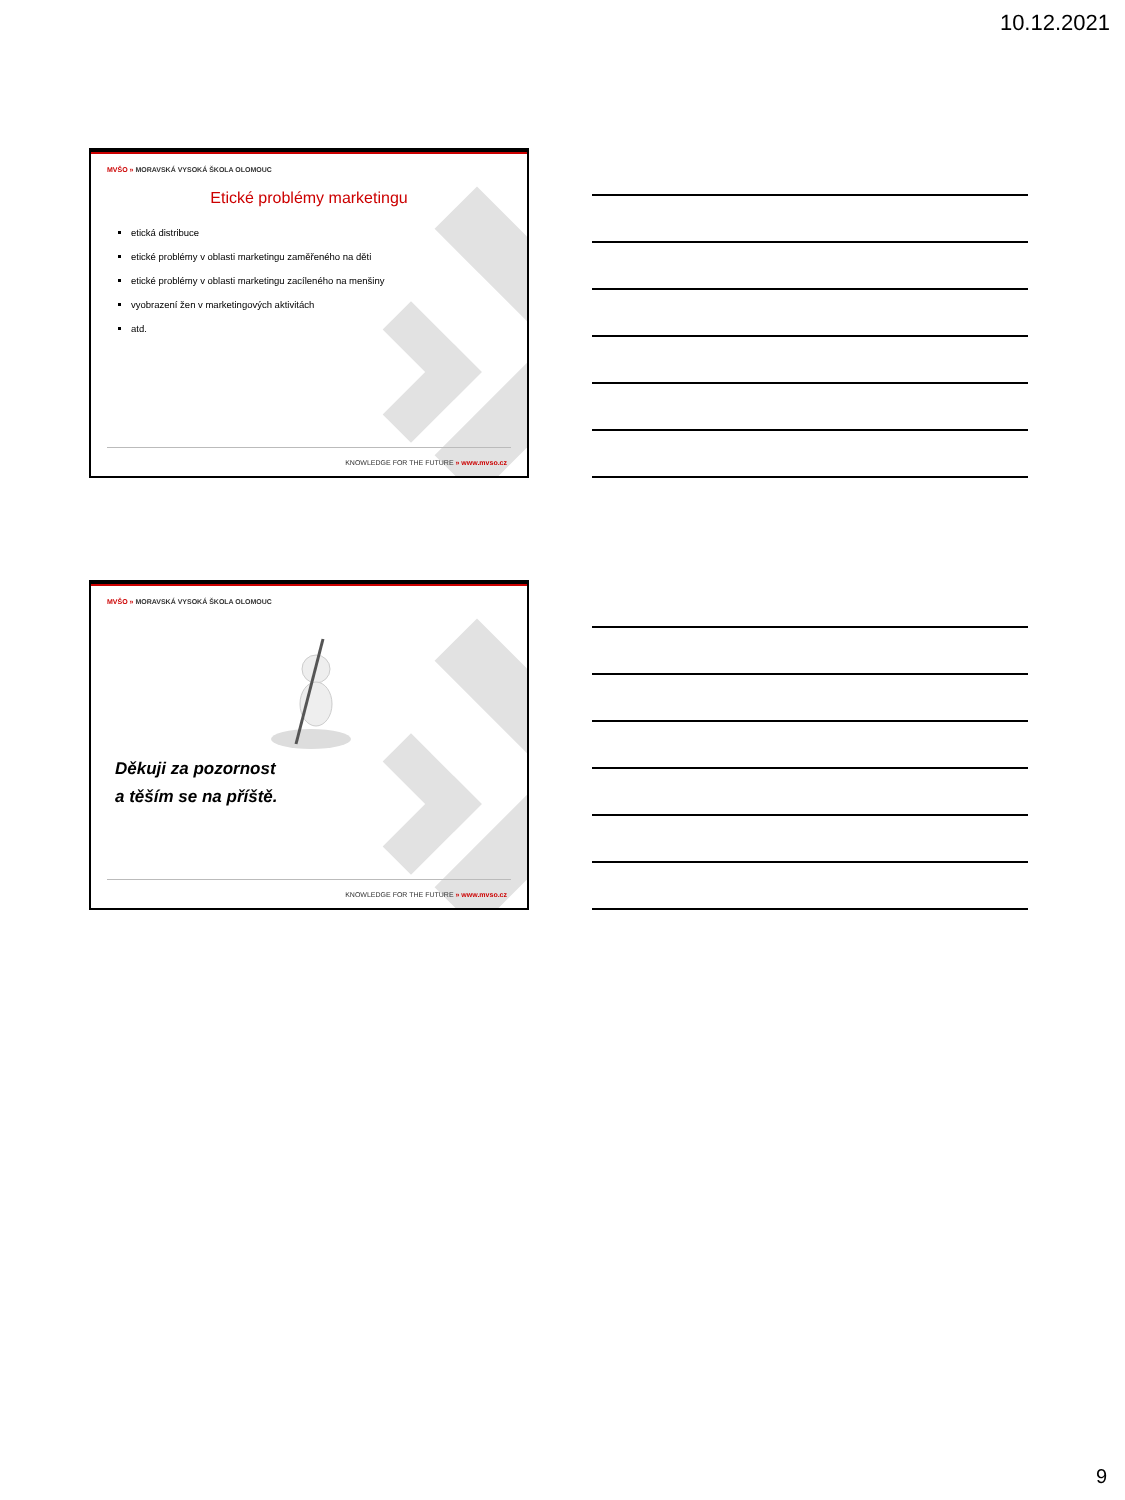10.12.2021
MVŠO » MORAVSKÁ VYSOKÁ ŠKOLA OLOMOUC
Etické problémy marketingu
etická distribuce
etické problémy v oblasti marketingu zaměřeného na děti
etické problémy v oblasti marketingu zacíleného na menšiny
vyobrazení žen v marketingových aktivitách
atd.
KNOWLEDGE FOR THE FUTURE » www.mvso.cz
MVŠO » MORAVSKÁ VYSOKÁ ŠKOLA OLOMOUC
Děkuji za pozornost
a těším se na příště.
KNOWLEDGE FOR THE FUTURE » www.mvso.cz
9